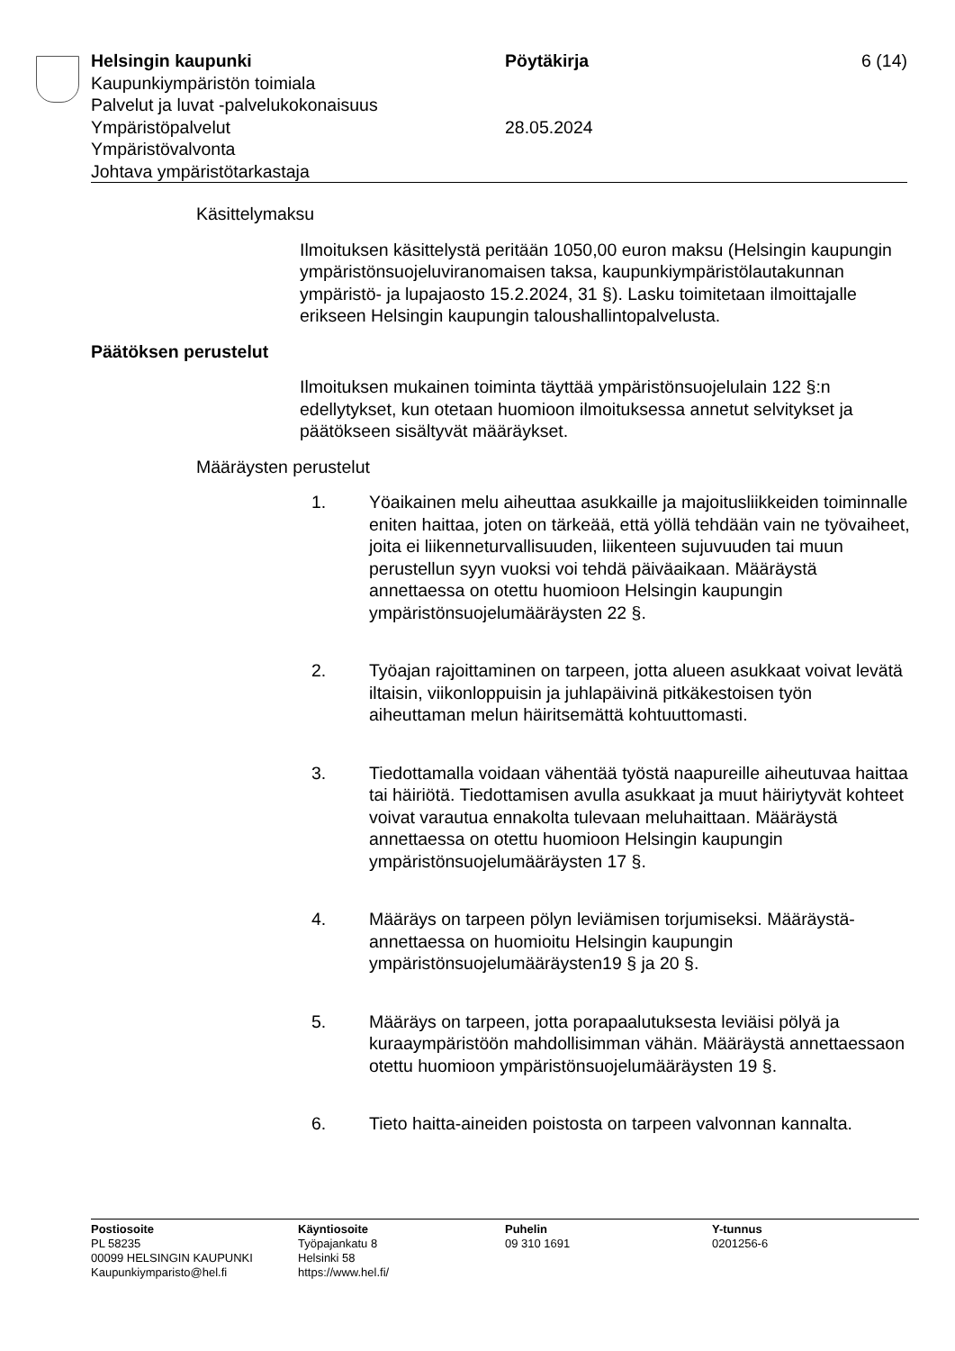Helsingin kaupunki
Kaupunkiympäristön toimiala
Palvelut ja luvat -palvelukokonaisuus
Ympäristöpalvelut
Ympäristövalvonta
Johtava ympäristötarkastaja
Pöytäkirja
28.05.2024
6 (14)
Käsittelymaksu
Ilmoituksen käsittelystä peritään 1050,00 euron maksu (Helsingin kaupungin ympäristönsuojeluviranomaisen taksa, kaupunkiympäristölautakunnan ympäristö- ja lupajaosto 15.2.2024, 31 §). Lasku toimitetaan ilmoittajalle erikseen Helsingin kaupungin taloushallintopalvelusta.
Päätöksen perustelut
Ilmoituksen mukainen toiminta täyttää ympäristönsuojelulain 122 §:n edellytykset, kun otetaan huomioon ilmoituksessa annetut selvitykset ja päätökseen sisältyvät määräykset.
Määräysten perustelut
1. Yöaikainen melu aiheuttaa asukkaille ja majoitusliikkeiden toiminnalle eniten haittaa, joten on tärkeää, että yöllä tehdään vain ne työvaiheet, joita ei liikenneturvallisuuden, liikenteen sujuvuuden tai muun perustellun syyn vuoksi voi tehdä päiväaikaan. Määräystä annettaessa on otettu huomioon Helsingin kaupungin ympäristönsuojelumääräysten 22 §.
2. Työajan rajoittaminen on tarpeen, jotta alueen asukkaat voivat levätä iltaisin, viikonloppuisin ja juhlapäivinä pitkäkestoisen työn aiheuttaman melun häiritsemättä kohtuuttomasti.
3. Tiedottamalla voidaan vähentää työstä naapureille aiheutuvaa haittaa tai häiriötä. Tiedottamisen avulla asukkaat ja muut häiriytyvät kohteet voivat varautua ennakolta tulevaan meluhaittaan. Määräystä annettaessa on otettu huomioon Helsingin kaupungin ympäristönsuojelumääräysten 17 §.
4. Määräys on tarpeen pölyn leviämisen torjumiseksi. Määräystä-annettaessa on huomioitu Helsingin kaupungin ympäristönsuojelumääräysten19 § ja 20 §.
5. Määräys on tarpeen, jotta porapaalutuksesta leviäisi pölyä ja kuraaympäristöön mahdollisimman vähän. Määräystä annettaessaon otettu huomioon ympäristönsuojelumääräysten 19 §.
6. Tieto haitta-aineiden poistosta on tarpeen valvonnan kannalta.
Postiosoite
PL 58235
00099 HELSINGIN KAUPUNKI
Kaupunkiymparisto@hel.fi
Käyntiosoite
Työpajankatu 8
Helsinki 58
https://www.hel.fi/
Puhelin
09 310 1691
Y-tunnus
0201256-6